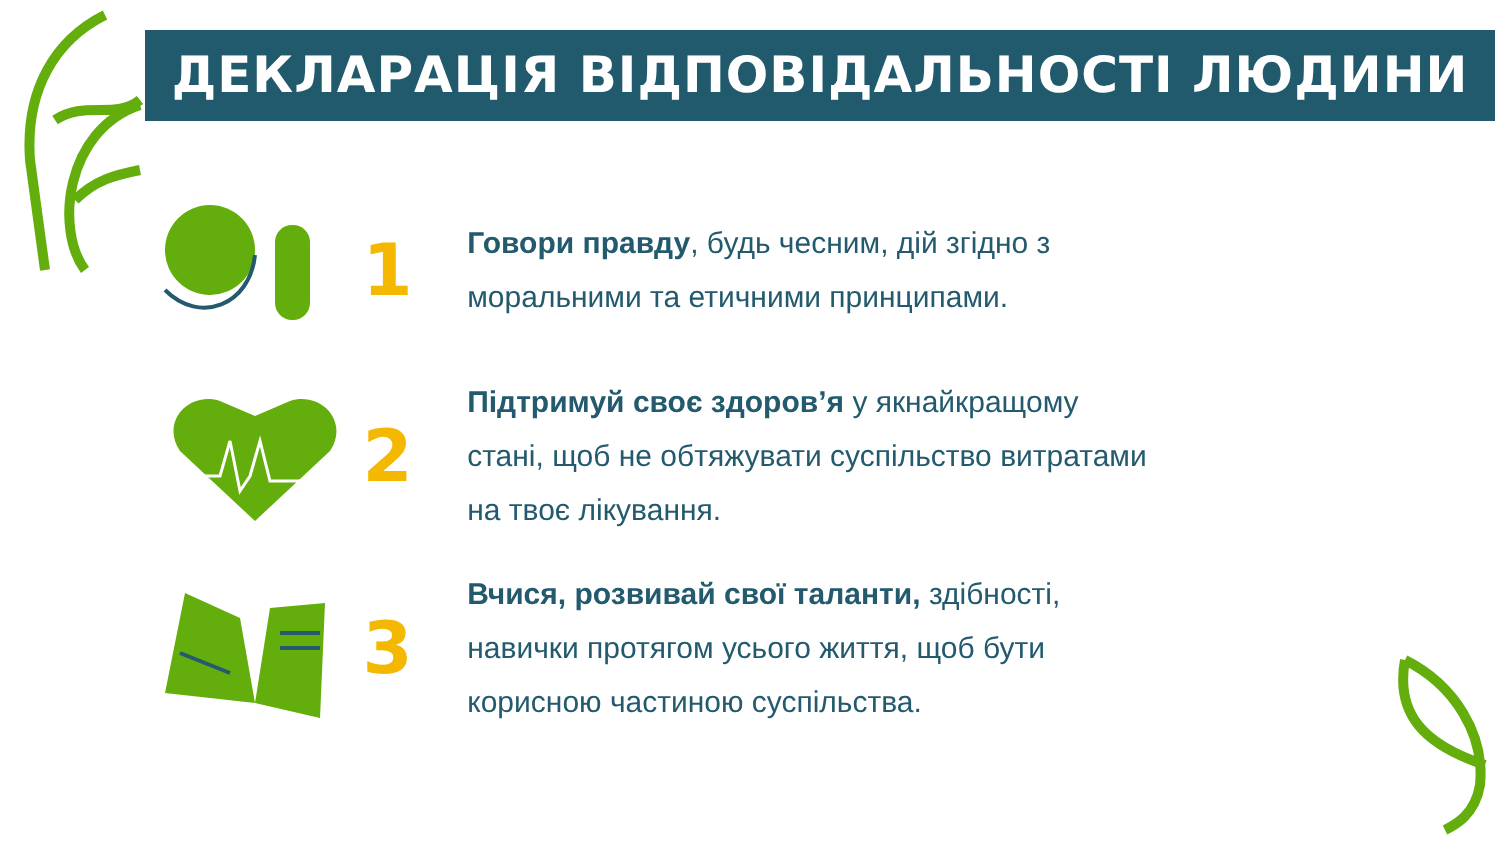ДЕКЛАРАЦІЯ ВІДПОВІДАЛЬНОСТІ ЛЮДИНИ
1
Говори правду, будь чесним, дій згідно з моральними та етичними принципами.
2
Підтримуй своє здоров’я у якнайкращому стані, щоб не обтяжувати суспільство витратами на твоє лікування.
3
Вчися, розвивай свої таланти, здібності, навички протягом усього життя, щоб бути корисною частиною суспільства.